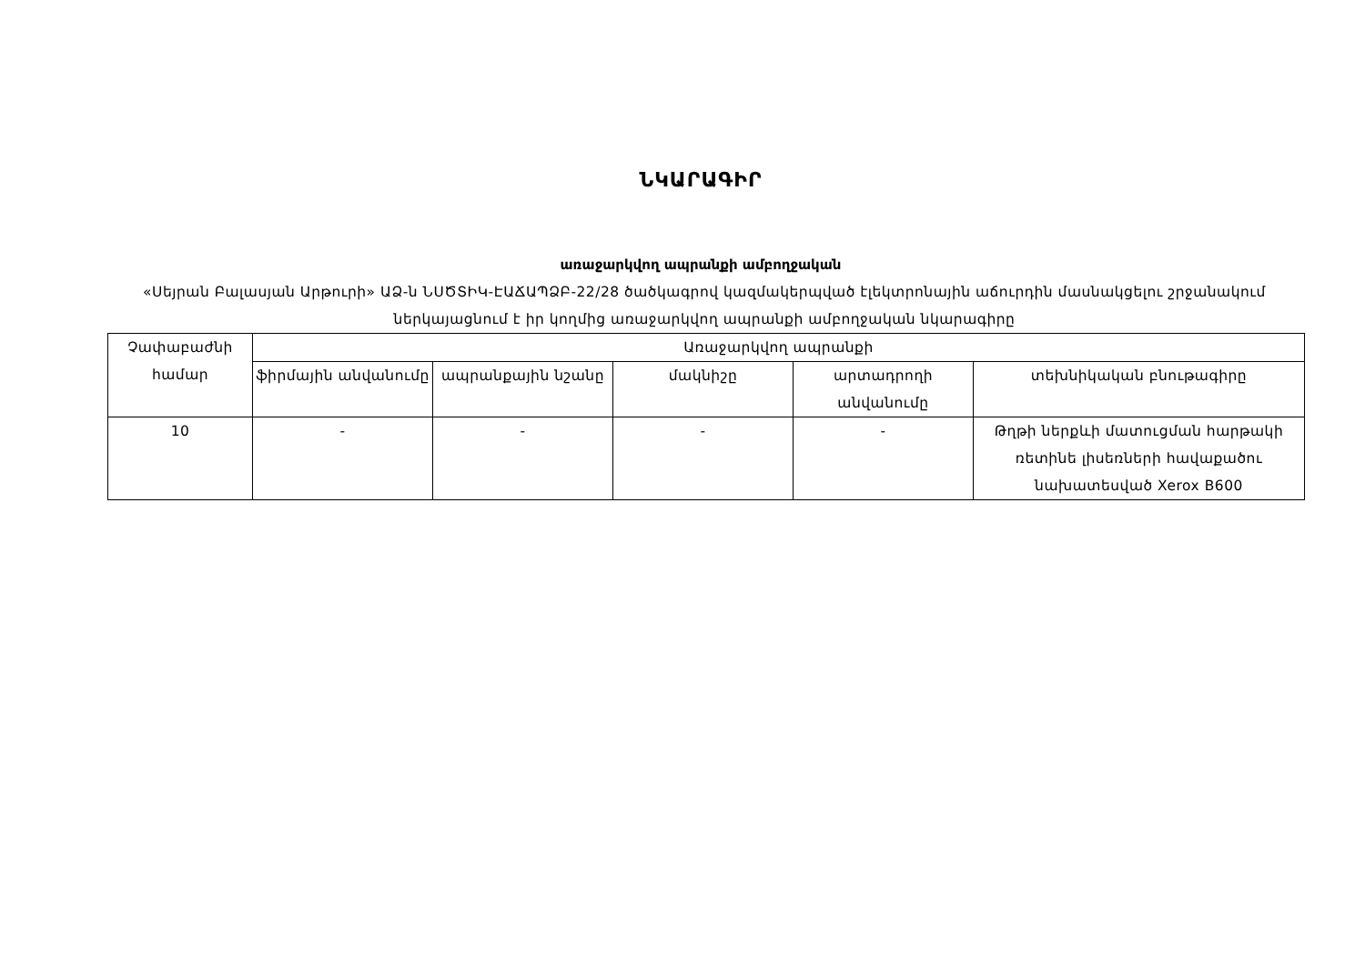ՆԿԱՐԱԳԻՐ
առաջարկվող ապրանքի ամբողջական
«Սեյրան Բալասյան Արթուրի» ԱՁ-ն ՆՍԾՏԻԿ-ԷԱՃԱՊՁԲ-22/28 ծածկագրով կազմակերպված էլեկտրոնային աճուրդին մասնակցելու շրջանակում ներկայացնում է իր կողմից առաջարկվող ապրանքի ամբողջական նկարագիրը
| Չափաբաժնի համար | Առաջարկվող ապրանքի | | | | |
| --- | --- | --- | --- | --- | --- |
| | ֆիրմային անվանումը | ապրանքային նշանը | մակնիշը | արտադրողի անվանումը | տեխնիկական բնութագիրը |
| 10 | - | - | - | - | Թղթի ներքևի մատուցման հարթակի ռետինե լիսեռների հավաքածու նախատեսված Xerox B600 |